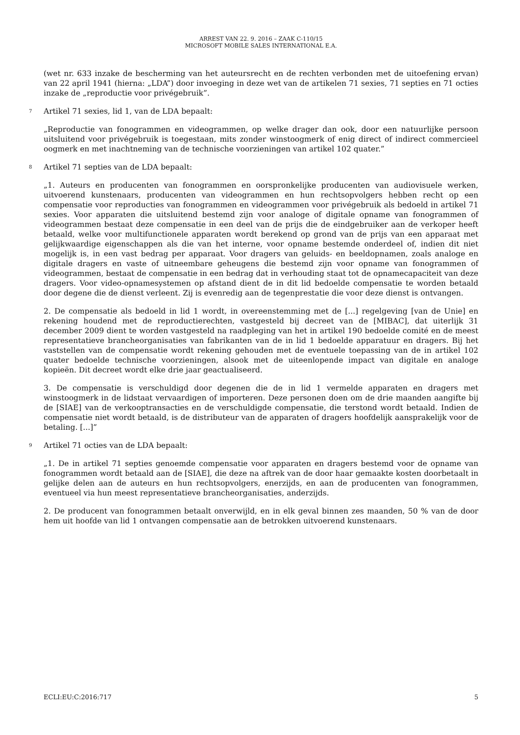ARREST VAN 22. 9. 2016 – ZAAK C-110/15
MICROSOFT MOBILE SALES INTERNATIONAL E.A.
(wet nr. 633 inzake de bescherming van het auteursrecht en de rechten verbonden met de uitoefening ervan) van 22 april 1941 (hierna: „LDA”) door invoeging in deze wet van de artikelen 71 sexies, 71 septies en 71 octies inzake de „reproductie voor privégebruik”.
7 Artikel 71 sexies, lid 1, van de LDA bepaalt:
„Reproductie van fonogrammen en videogrammen, op welke drager dan ook, door een natuurlijke persoon uitsluitend voor privégebruik is toegestaan, mits zonder winstoogmerk of enig direct of indirect commercieel oogmerk en met inachtneming van de technische voorzieningen van artikel 102 quater.”
8 Artikel 71 septies van de LDA bepaalt:
„1. Auteurs en producenten van fonogrammen en oorspronkelijke producenten van audiovisuele werken, uitvoerend kunstenaars, producenten van videogrammen en hun rechtsopvolgers hebben recht op een compensatie voor reproducties van fonogrammen en videogrammen voor privégebruik als bedoeld in artikel 71 sexies. Voor apparaten die uitsluitend bestemd zijn voor analoge of digitale opname van fonogrammen of videogrammen bestaat deze compensatie in een deel van de prijs die de eindgebruiker aan de verkoper heeft betaald, welke voor multifunctionele apparaten wordt berekend op grond van de prijs van een apparaat met gelijkwaardige eigenschappen als die van het interne, voor opname bestemde onderdeel of, indien dit niet mogelijk is, in een vast bedrag per apparaat. Voor dragers van geluids- en beeldopnamen, zoals analoge en digitale dragers en vaste of uitneembare geheugens die bestemd zijn voor opname van fonogrammen of videogrammen, bestaat de compensatie in een bedrag dat in verhouding staat tot de opnamecapaciteit van deze dragers. Voor video-opnamesystemen op afstand dient de in dit lid bedoelde compensatie te worden betaald door degene die de dienst verleent. Zij is evenredig aan de tegenprestatie die voor deze dienst is ontvangen.
2. De compensatie als bedoeld in lid 1 wordt, in overeenstemming met de [...] regelgeving [van de Unie] en rekening houdend met de reproductierechten, vastgesteld bij decreet van de [MIBAC], dat uiterlijk 31 december 2009 dient te worden vastgesteld na raadpleging van het in artikel 190 bedoelde comité en de meest representatieve brancheorganisaties van fabrikanten van de in lid 1 bedoelde apparatuur en dragers. Bij het vaststellen van de compensatie wordt rekening gehouden met de eventuele toepassing van de in artikel 102 quater bedoelde technische voorzieningen, alsook met de uiteenlopende impact van digitale en analoge kopieën. Dit decreet wordt elke drie jaar geactualiseerd.
3. De compensatie is verschuldigd door degenen die de in lid 1 vermelde apparaten en dragers met winstoogmerk in de lidstaat vervaardigen of importeren. Deze personen doen om de drie maanden aangifte bij de [SIAE] van de verkooptransacties en de verschuldigde compensatie, die terstond wordt betaald. Indien de compensatie niet wordt betaald, is de distributeur van de apparaten of dragers hoofdelijk aansprakelijk voor de betaling. [...]”
9 Artikel 71 octies van de LDA bepaalt:
„1. De in artikel 71 septies genoemde compensatie voor apparaten en dragers bestemd voor de opname van fonogrammen wordt betaald aan de [SIAE], die deze na aftrek van de door haar gemaakte kosten doorbetaalt in gelijke delen aan de auteurs en hun rechtsopvolgers, enerzijds, en aan de producenten van fonogrammen, eventueel via hun meest representatieve brancheorganisaties, anderzijds.
2. De producent van fonogrammen betaalt onverwijld, en in elk geval binnen zes maanden, 50 % van de door hem uit hoofde van lid 1 ontvangen compensatie aan de betrokken uitvoerend kunstenaars.
ECLI:EU:C:2016:717 5